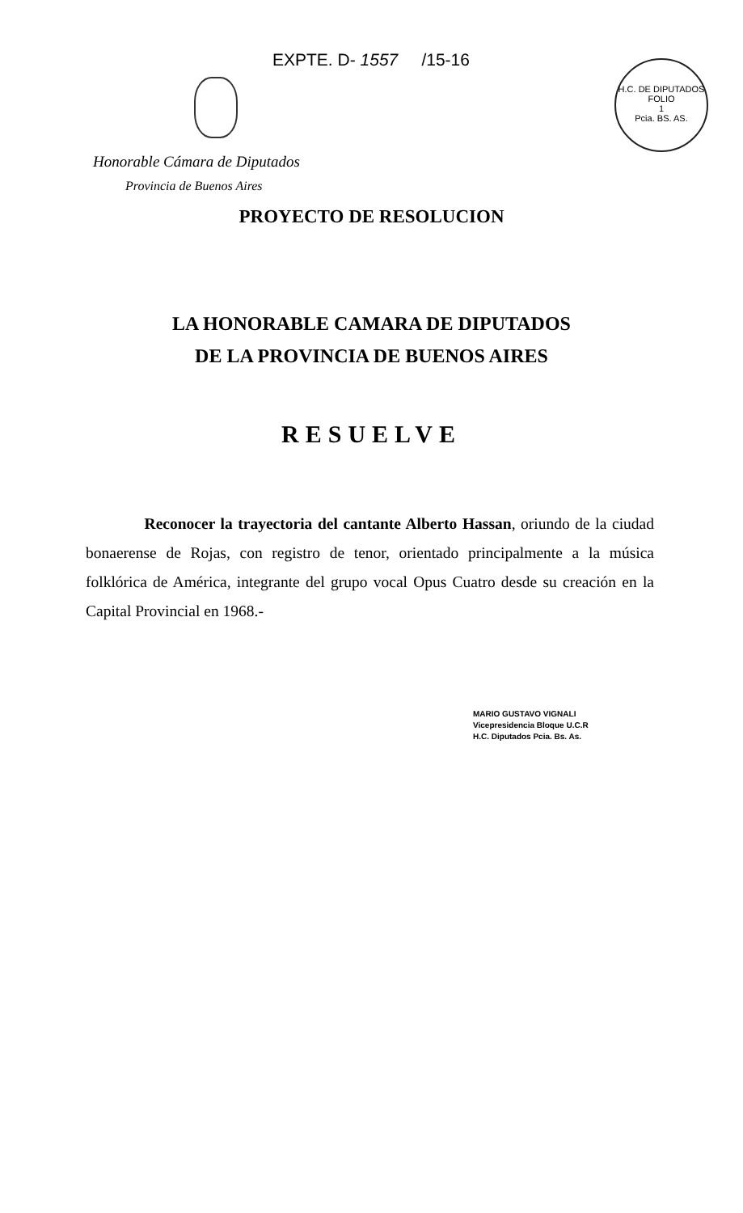EXPTE. D- 1557 /15-16
H.C. DE DIPUTADOS
FOLIO
1
Pcia. BS. AS.
Honorable Cámara de Diputados
Provincia de Buenos Aires
PROYECTO DE RESOLUCION
LA HONORABLE CAMARA DE DIPUTADOS
DE LA PROVINCIA DE BUENOS AIRES
RESUELVE
Reconocer la trayectoria del cantante Alberto Hassan, oriundo de la ciudad bonaerense de Rojas, con registro de tenor, orientado principalmente a la música folklórica de América, integrante del grupo vocal Opus Cuatro desde su creación en la Capital Provincial en 1968.-
MARIO GUSTAVO VIGNALI
Vicepresidencia Bloque U.C.R
H.C. Diputados Pcia. Bs. As.